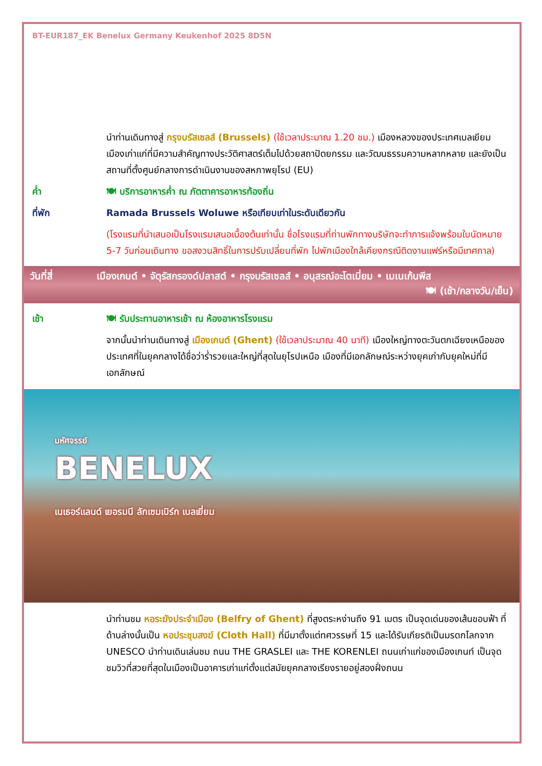BT-EUR187_EK Benelux Germany Keukenhof 2025 8D5N
นำท่านเดินทางสู่ กรุงบรัสเซลส์ (Brussels) (ใช้เวลาประมาณ 1.20 ชม.) เมืองหลวงของประเทศเบลเยียม เมืองเก่าแก่ที่มีความสำคัญทางประวัติศาสตร์เต็มไปด้วยสถาปัตยกรรม และวัฒนธรรมความหลากหลาย และยังเป็นสถานที่ตั้งศูนย์กลางการดำเนินงานของสหภาพยุโรป (EU)
ค่ำ 🍽 บริการอาหารค่ำ ณ ภัตตาคารอาหารท้องถิ่น
ที่พัก Ramada Brussels Woluwe หรือเทียบเท่าในระดับเดียวกัน
(โรงแรมที่นำเสนอเป็นโรงแรมเสนอเบื้องต้นเท่านั้น ชื่อโรงแรมที่ท่านพักทางบริษัทจะทำการแจ้งพร้อมใบนัดหมาย 5-7 วันก่อนเดินทาง ขอสงวนสิทธิ์ในการปรับเปลี่ยนที่พัก ไปพักเมืองใกล้เคียงกรณีติดงานแฟร์หรือมีเทศกาล)
วันที่สี่ เมืองเกนต์ • จัตุรัสกรองด์ปลาสต์ • กรุงบรัสเซลส์ • อนุสรณ์อะโตเมี่ยม • เมเนเก้นพีส
🍽 (เช้า/กลางวัน/เย็น)
เช้า 🍽 รับประทานอาหารเช้า ณ ห้องอาหารโรงแรม
จากนั้นนำท่านเดินทางสู่ เมืองเกนต์ (Ghent) (ใช้เวลาประมาณ 40 นาที) เมืองใหญ่ทางตะวันตกเฉียงเหนือของประเทศที่ในยุคกลางได้ชื่อว่าร่ำรวยและใหญ่ที่สุดในยุโรปเหนือ เมืองที่มีเอกลักษณ์ระหว่างยุคเก่ากับยุคใหม่ที่มีเอกลักษณ์
มหัศจรรย์
BENELUX
เนเธอร์แลนด์ เยอรมนี ลักเซมเบิร์ก เบลเยี่ยม
นำท่านชม หอระฆังประจำเมือง (Belfry of Ghent) ที่สูงตระหง่านถึง 91 เมตร เป็นจุดเด่นของเส้นขอบฟ้า ที่ด้านล่างนั้นเป็น หอประชุมสงฆ์ (Cloth Hall) ที่มีมาตั้งแต่ทศวรรษที่ 15 และได้รับเกียรติเป็นมรดกโลกจาก UNESCO นำท่านเดินเล่นชม ถนน THE GRASLEI และ THE KORENLEI ถนนเก่าแก่ของเมืองเกนท์ เป็นจุดชมวิวที่สวยที่สุดในเมืองเป็นอาคารเก่าแก่ตั้งแต่สมัยยุคกลางเรียงรายอยู่สองฝั่งถนน